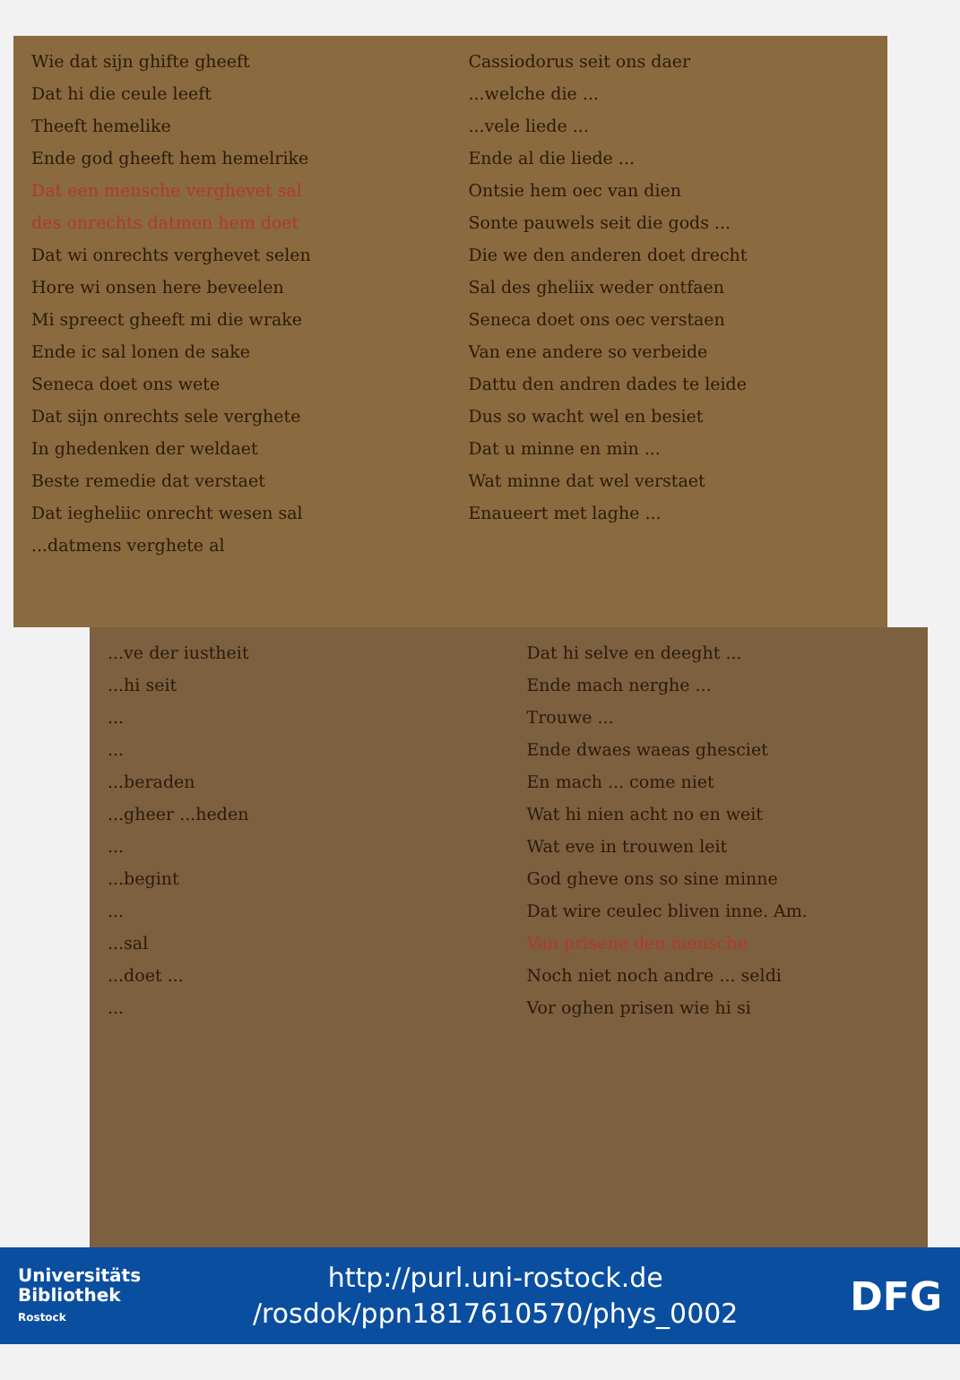Wie dat sijn ghifte gheeft
Dat hi die ceule leeft
Theeft hemelike
Ende god gheeft hem hemelrike
Dat een mensche verghevet sal
des onrechts datmen hem doet
Dat wi onrechts verghevet selen
Hore wi onsen here beveelen
Mi spreect gheeft mi die wrake
Ende ic sal lonen de sake
Seneca doet ons wete
Dat sijn onrechts sele verghete
In ghedenken der weldaet
Beste remedie dat verstaet
Dat iegheliic onrecht wesen sal
...datmens verghete al
Cassiodorus seit ons daer
...welche die ...
...vele liede ...
Ende al die liede ...
Ontsie hem oec van dien
Sonte pauwels seit die gods ...
Die we den anderen doet drecht
Sal des gheliix weder ontfaen
Seneca doet ons oec verstaen
Van ene andere so verbeide
Dattu den andren dades te leide
Dus so wacht wel en besiet
Dat u minne en min ...
Wat minne dat wel verstaet
Enaueert met laghe ...
...ve der iustheit
...hi seit
...
...
...beraden
...gheer ...heden
...
...begint
...
...sal
...doet ...
...
Dat hi selve en deeght ...
Ende mach nerghe ...
Trouwe ...
Ende dwaes waeas ghesciet
En mach ... come niet
Wat hi nien acht no en weit
Wat eve in trouwen leit
God gheve ons so sine minne
Dat wire ceulec bliven inne. Am.
Van prisene den mensche
Noch niet noch andre ... seldi
Vor oghen prisen wie hi si
Universitäts
Bibliothek
Rostock
http://purl.uni-rostock.de
/rosdok/ppn1817610570/phys_0002
DFG